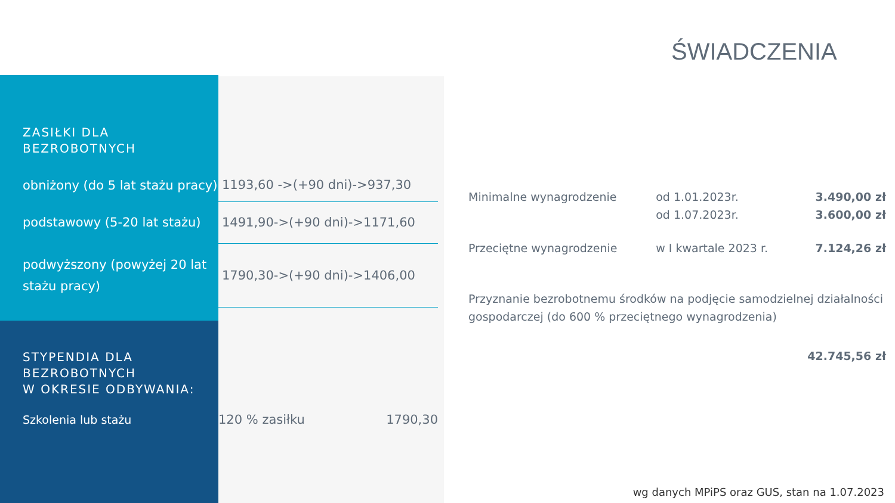ŚWIADCZENIA
ZASIŁKI DLA
BEZROBOTNYCH
| obniżony (do 5 lat stażu pracy) | 1193,60 ->(+90 dni)->937,30 |
| podstawowy (5-20 lat stażu) | 1491,90->(+90 dni)->1171,60 |
| podwyższony (powyżej 20 lat stażu pracy) | 1790,30->(+90 dni)->1406,00 |
STYPENDIA DLA
BEZROBOTNYCH
W OKRESIE ODBYWANIA:
| Szkolenia lub stażu | 120 % zasiłku | 1790,30 |
| Minimalne wynagrodzenie | od 1.01.2023r. | 3.490,00 zł |
| | od 1.07.2023r. | 3.600,00 zł |
| Przeciętne wynagrodzenie | w I kwartale 2023 r. | 7.124,26 zł |
Przyznanie bezrobotnemu środków na podjęcie samodzielnej działalności gospodarczej (do 600 % przeciętnego wynagrodzenia)
42.745,56 zł
wg danych MPiPS oraz GUS, stan na 1.07.2023